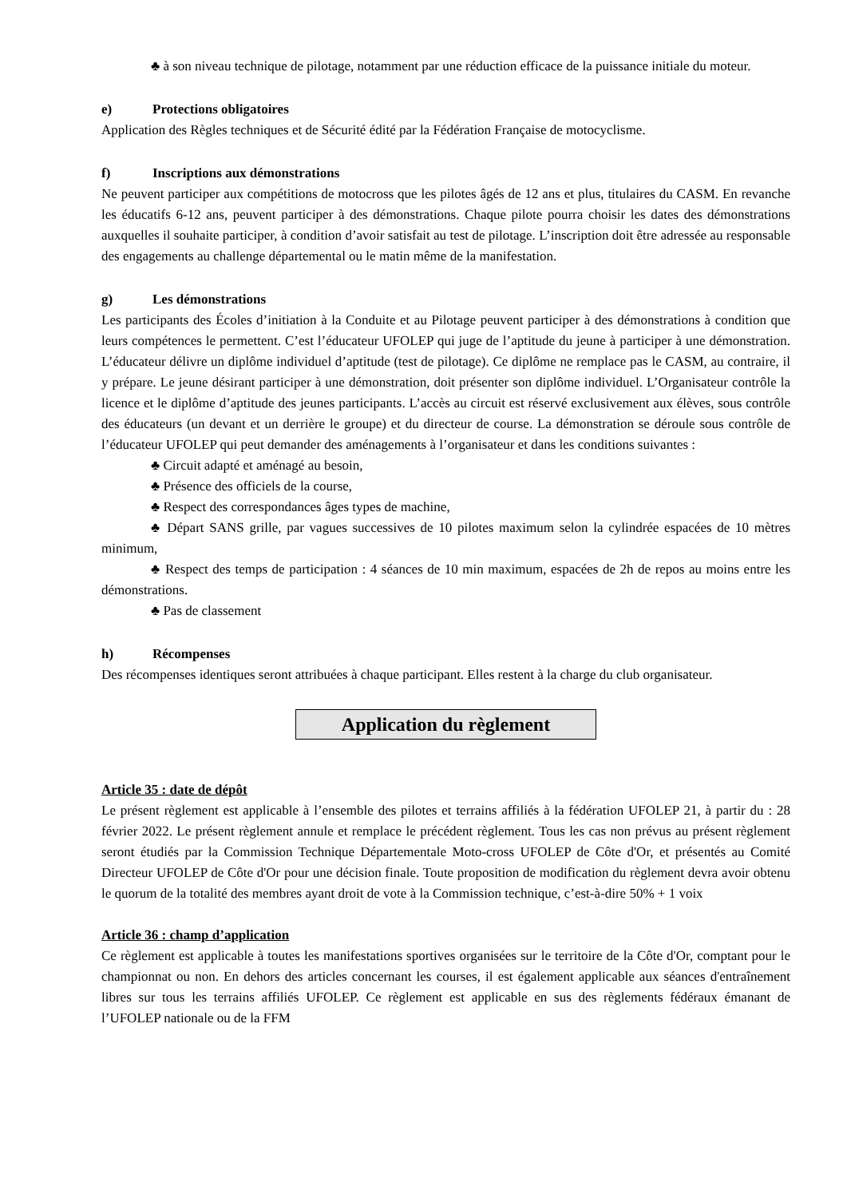♣ à son niveau technique de pilotage, notamment par une réduction efficace de la puissance initiale du moteur.
e) Protections obligatoires
Application des Règles techniques et de Sécurité édité par la Fédération Française de motocyclisme.
f) Inscriptions aux démonstrations
Ne peuvent participer aux compétitions de motocross que les pilotes âgés de 12 ans et plus, titulaires du CASM. En revanche les éducatifs 6-12 ans, peuvent participer à des démonstrations. Chaque pilote pourra choisir les dates des démonstrations auxquelles il souhaite participer, à condition d’avoir satisfait au test de pilotage. L’inscription doit être adressée au responsable des engagements au challenge départemental ou le matin même de la manifestation.
g) Les démonstrations
Les participants des Écoles d’initiation à la Conduite et au Pilotage peuvent participer à des démonstrations à condition que leurs compétences le permettent. C’est l’éducateur UFOLEP qui juge de l’aptitude du jeune à participer à une démonstration. L’éducateur délivre un diplôme individuel d’aptitude (test de pilotage). Ce diplôme ne remplace pas le CASM, au contraire, il y prépare. Le jeune désirant participer à une démonstration, doit présenter son diplôme individuel. L’Organisateur contrôle la licence et le diplôme d’aptitude des jeunes participants. L’accès au circuit est réservé exclusivement aux élèves, sous contrôle des éducateurs (un devant et un derrière le groupe) et du directeur de course. La démonstration se déroule sous contrôle de l’éducateur UFOLEP qui peut demander des aménagements à l’organisateur et dans les conditions suivantes :
♣ Circuit adapté et aménagé au besoin,
♣ Présence des officiels de la course,
♣ Respect des correspondances âges types de machine,
♣ Départ SANS grille, par vagues successives de 10 pilotes maximum selon la cylindrée espacées de 10 mètres minimum,
♣ Respect des temps de participation : 4 séances de 10 min maximum, espacées de 2h de repos au moins entre les démonstrations.
♣ Pas de classement
h) Récompenses
Des récompenses identiques seront attribuées à chaque participant. Elles restent à la charge du club organisateur.
Application du règlement
Article 35 : date de dépôt
Le présent règlement est applicable à l’ensemble des pilotes et terrains affiliés à la fédération UFOLEP 21, à partir du : 28 février 2022. Le présent règlement annule et remplace le précédent règlement. Tous les cas non prévus au présent règlement seront étudiés par la Commission Technique Départementale Moto-cross UFOLEP de Côte d'Or, et présentés au Comité Directeur UFOLEP de Côte d'Or pour une décision finale. Toute proposition de modification du règlement devra avoir obtenu le quorum de la totalité des membres ayant droit de vote à la Commission technique, c’est-à-dire 50% + 1 voix
Article 36 : champ d’application
Ce règlement est applicable à toutes les manifestations sportives organisées sur le territoire de la Côte d'Or, comptant pour le championnat ou non. En dehors des articles concernant les courses, il est également applicable aux séances d'entraînement libres sur tous les terrains affiliés UFOLEP. Ce règlement est applicable en sus des règlements fédéraux émanant de l’UFOLEP nationale ou de la FFM